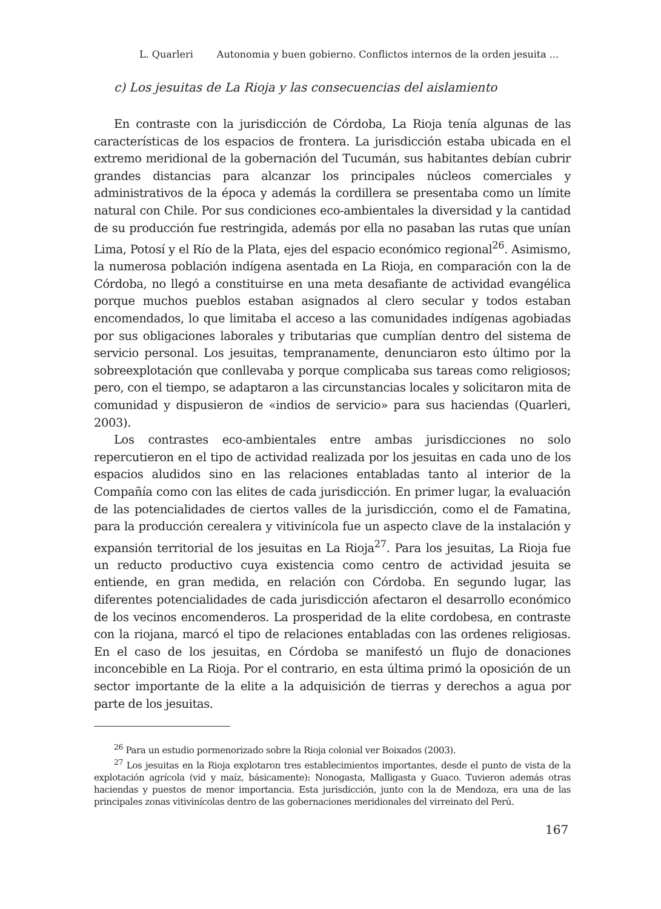L. Quarleri Autonomia y buen gobierno. Conflictos internos de la orden jesuita ...
c) Los jesuitas de La Rioja y las consecuencias del aislamiento
En contraste con la jurisdicción de Córdoba, La Rioja tenía algunas de las características de los espacios de frontera. La jurisdicción estaba ubicada en el extremo meridional de la gobernación del Tucumán, sus habitantes debían cubrir grandes distancias para alcanzar los principales núcleos comerciales y administrativos de la época y además la cordillera se presentaba como un límite natural con Chile. Por sus condiciones eco-ambientales la diversidad y la cantidad de su producción fue restringida, además por ella no pasaban las rutas que unían Lima, Potosí y el Río de la Plata, ejes del espacio económico regional<sup>26</sup>. Asimismo, la numerosa población indígena asentada en La Rioja, en comparación con la de Córdoba, no llegó a constituirse en una meta desafiante de actividad evangélica porque muchos pueblos estaban asignados al clero secular y todos estaban encomendados, lo que limitaba el acceso a las comunidades indígenas agobiadas por sus obligaciones laborales y tributarias que cumplían dentro del sistema de servicio personal. Los jesuitas, tempranamente, denunciaron esto último por la sobreexplotación que conllevaba y porque complicaba sus tareas como religiosos; pero, con el tiempo, se adaptaron a las circunstancias locales y solicitaron mita de comunidad y dispusieron de «indios de servicio» para sus haciendas (Quarleri, 2003).
Los contrastes eco-ambientales entre ambas jurisdicciones no solo repercutieron en el tipo de actividad realizada por los jesuitas en cada uno de los espacios aludidos sino en las relaciones entabladas tanto al interior de la Compañía como con las elites de cada jurisdicción. En primer lugar, la evaluación de las potencialidades de ciertos valles de la jurisdicción, como el de Famatina, para la producción cerealera y vitivinícola fue un aspecto clave de la instalación y expansión territorial de los jesuitas en La Rioja<sup>27</sup>. Para los jesuitas, La Rioja fue un reducto productivo cuya existencia como centro de actividad jesuita se entiende, en gran medida, en relación con Córdoba. En segundo lugar, las diferentes potencialidades de cada jurisdicción afectaron el desarrollo económico de los vecinos encomenderos. La prosperidad de la elite cordobesa, en contraste con la riojana, marcó el tipo de relaciones entabladas con las ordenes religiosas. En el caso de los jesuitas, en Córdoba se manifestó un flujo de donaciones inconcebible en La Rioja. Por el contrario, en esta última primó la oposición de un sector importante de la elite a la adquisición de tierras y derechos a agua por parte de los jesuitas.
<sup>26</sup> Para un estudio pormenorizado sobre la Rioja colonial ver Boixados (2003).
<sup>27</sup> Los jesuitas en la Rioja explotaron tres establecimientos importantes, desde el punto de vista de la explotación agrícola (vid y maíz, básicamente): Nonogasta, Malligasta y Guaco. Tuvieron además otras haciendas y puestos de menor importancia. Esta jurisdicción, junto con la de Mendoza, era una de las principales zonas vitivinícolas dentro de las gobernaciones meridionales del virreinato del Perú.
167